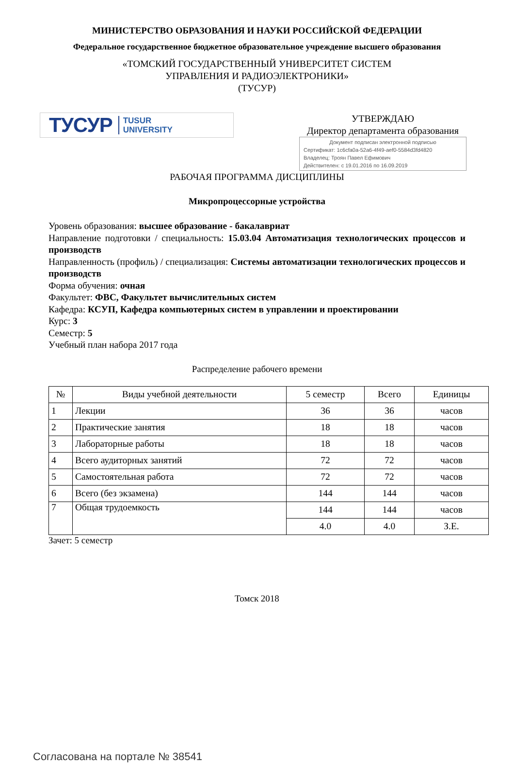МИНИСТЕРСТВО ОБРАЗОВАНИЯ И НАУКИ РОССИЙСКОЙ ФЕДЕРАЦИИ
Федеральное государственное бюджетное образовательное учреждение высшего образования
«ТОМСКИЙ ГОСУДАРСТВЕННЫЙ УНИВЕРСИТЕТ СИСТЕМ
УПРАВЛЕНИЯ И РАДИОЭЛЕКТРОНИКИ»
(ТУСУР)
ТУСУР TUSUR
UNIVERSITY
УТВЕРЖДАЮ
Директор департамента образования
Документ подписан электронной подписью
Сертификат: 1c6cfa0a-52a6-4f49-aef0-5584d3fd4820
Владелец: Троян Павел Ефимович
Действителен: с 19.01.2016 по 16.09.2019
РАБОЧАЯ ПРОГРАММА ДИСЦИПЛИНЫ
Микропроцессорные устройства
Уровень образования: высшее образование - бакалавриат
Направление подготовки / специальность: 15.03.04 Автоматизация технологических процессов и производств
Направленность (профиль) / специализация: Системы автоматизации технологических процессов и производств
Форма обучения: очная
Факультет: ФВС, Факультет вычислительных систем
Кафедра: КСУП, Кафедра компьютерных систем в управлении и проектировании
Курс: 3
Семестр: 5
Учебный план набора 2017 года
Распределение рабочего времени
| № | Виды учебной деятельности | 5 семестр | Всего | Единицы |
| --- | --- | --- | --- | --- |
| 1 | Лекции | 36 | 36 | часов |
| 2 | Практические занятия | 18 | 18 | часов |
| 3 | Лабораторные работы | 18 | 18 | часов |
| 4 | Всего аудиторных занятий | 72 | 72 | часов |
| 5 | Самостоятельная работа | 72 | 72 | часов |
| 6 | Всего (без экзамена) | 144 | 144 | часов |
| 7 | Общая трудоемкость | 144 | 144 | часов |
| | | 4.0 | 4.0 | З.Е. |
Зачет: 5 семестр
Томск 2018
Согласована на портале № 38541